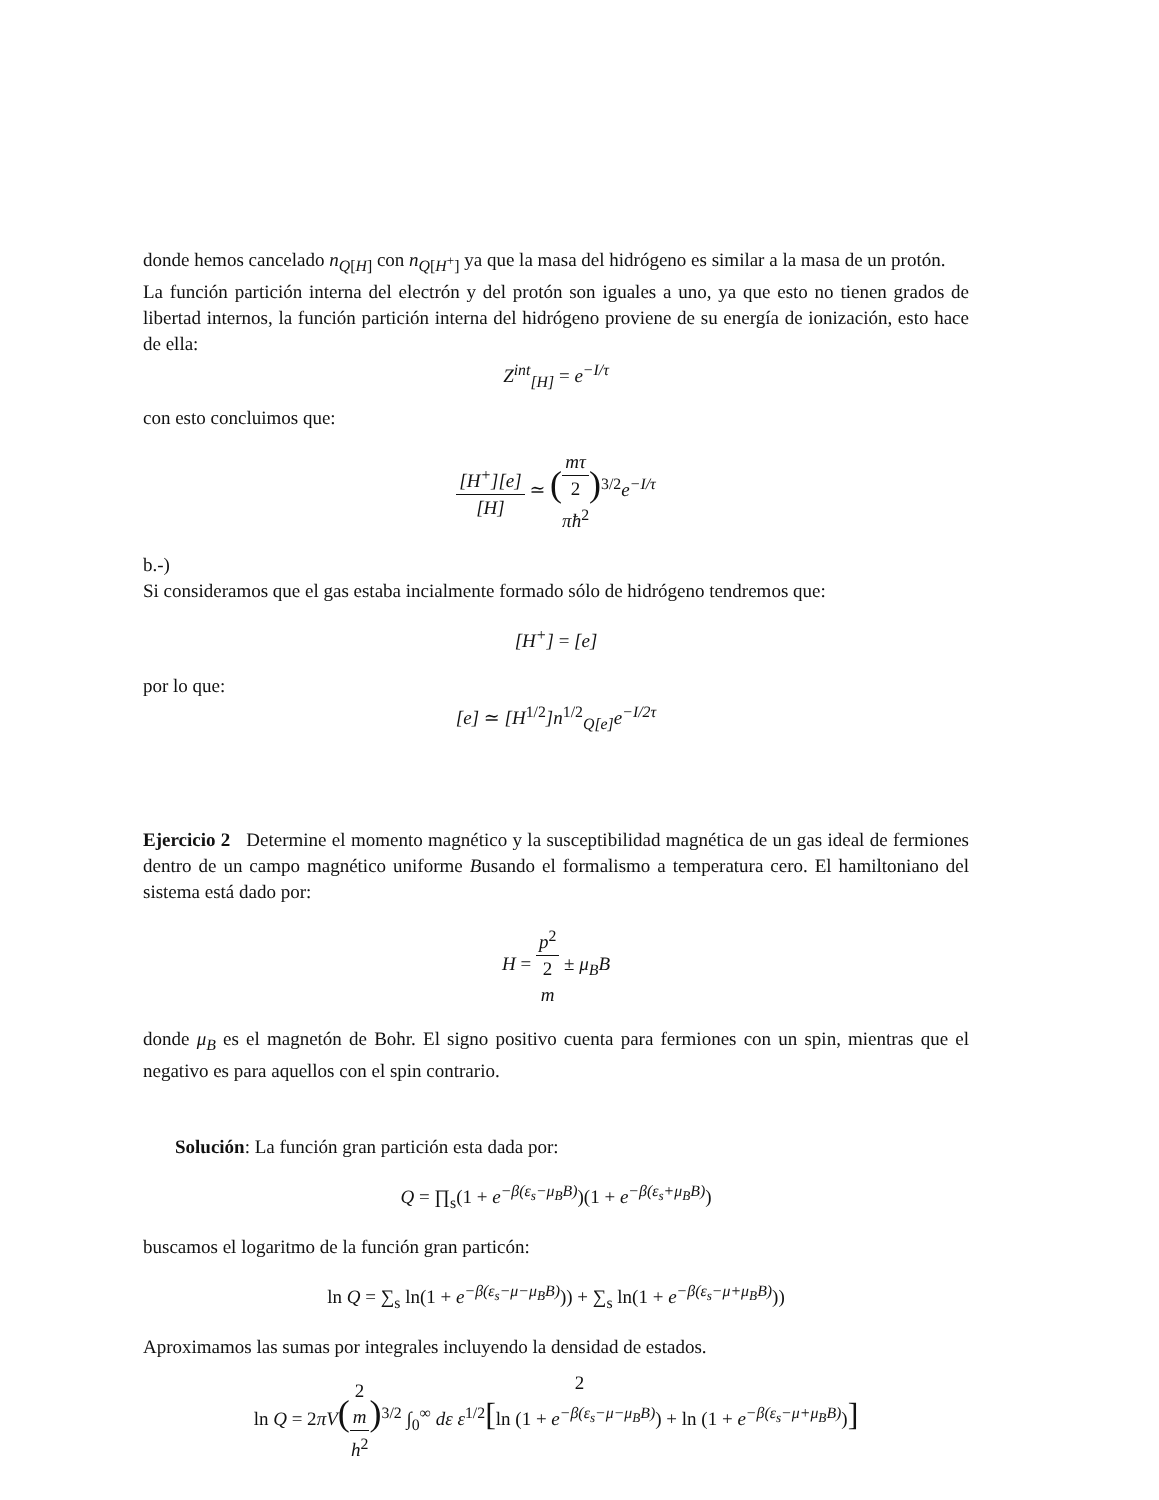donde hemos cancelado n<sub>Q[H]</sub> con n<sub>Q[H<sup>+</sup>]</sub> ya que la masa del hidrógeno es similar a la masa de un protón.
La función partición interna del electrón y del protón son iguales a uno, ya que esto no tienen grados de libertad internos, la función partición interna del hidrógeno proviene de su energía de ionización, esto hace de ella:
Z<sup>int</sup><sub>[H]</sub> = e<sup>−I/τ</sup>
con esto concluimos que:
[H<sup>+</sup>][e] [H] ≃ (mτ 2
πħ<sup>2</sup>)<sup>3/2</sup>e<sup>−I/τ</sup>
b.-)
Si consideramos que el gas estaba incialmente formado sólo de hidrógeno tendremos que:
[H<sup>+</sup>] = [e]
por lo que:
[e] ≃ [H<sup>1/2</sup>]n<sup>1/2</sup><sub>Q[e]</sub>e<sup>−I/2τ</sup>
Ejercicio 2 Determine el momento magnético y la susceptibilidad magnética de un gas ideal de fermiones dentro de un campo magnético uniforme Busando el formalismo a temperatura cero. El hamiltoniano del sistema está dado por:
H = p<sup>2</sup> 2
m ± μ<sub>B</sub>B
donde μ<sub>B</sub> es el magnetón de Bohr. El signo positivo cuenta para fermiones con un spin, mientras que el negativo es para aquellos con el spin contrario.
Solución: La función gran partición esta dada por:
Q = ∏<sub>s</sub>(1 + e<sup>−β(ε<sub>s</sub>−μ<sub>B</sub>B)</sup>)(1 + e<sup>−β(ε<sub>s</sub>+μ<sub>B</sub>B)</sup>)
buscamos el logaritmo de la función gran particón:
ln Q = ∑<sub>s</sub> ln(1 + e<sup>−β(ε<sub>s</sub>−μ−μ<sub>B</sub>B)</sup>)) + ∑<sub>s</sub> ln(1 + e<sup>−β(ε<sub>s</sub>−μ+μ<sub>B</sub>B)</sup>))
Aproximamos las sumas por integrales incluyendo la densidad de estados.
ln Q = 2πV(2
m h<sup>2</sup>)<sup>3/2</sup> ∫<sub>0</sub><sup>∞</sup> dε ε<sup>1/2</sup>[ln (1 + e<sup>−β(ε<sub>s</sub>−μ−μ<sub>B</sub>B)</sup>) + ln (1 + e<sup>−β(ε<sub>s</sub>−μ+μ<sub>B</sub>B)</sup>)]
2